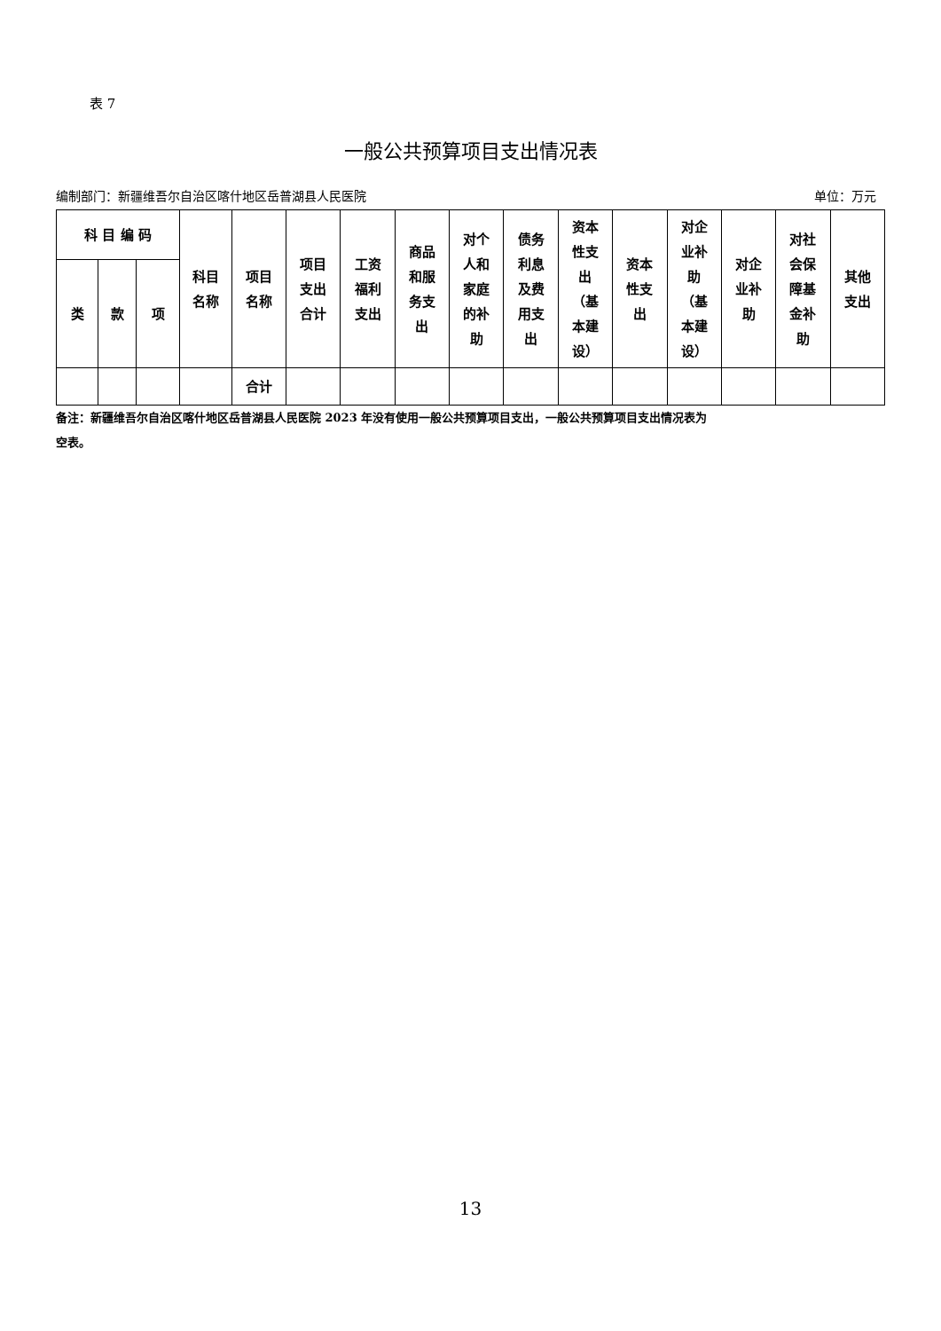表 7
一般公共预算项目支出情况表
编制部门：新疆维吾尔自治区喀什地区岳普湖县人民医院 单位：万元
| 科 目 编 码 | | | 科目 名称 | 项目 名称 | 项目 支出 合计 | 工资 福利 支出 | 商品 和服 务支 出 | 对个 人和 家庭 的补 助 | 债务 利息 及费 用支 出 | 资本 性支 出 （基 本建 设） | 资本 性支 出 | 对企 业补 助 （基 本建 设） | 对企 业补 助 | 对社 会保 障基 金补 助 | 其他 支出 |
| --- | --- | --- | --- | --- | --- | --- | --- | --- | --- | --- | --- | --- | --- | --- | --- |
| 类 | 款 | 项 | | | | | | | | | | | | | |
| | | | | 合计 | | | | | | | | | | | |
备注：新疆维吾尔自治区喀什地区岳普湖县人民医院 2023 年没有使用一般公共预算项目支出，一般公共预算项目支出情况表为
空表。
13